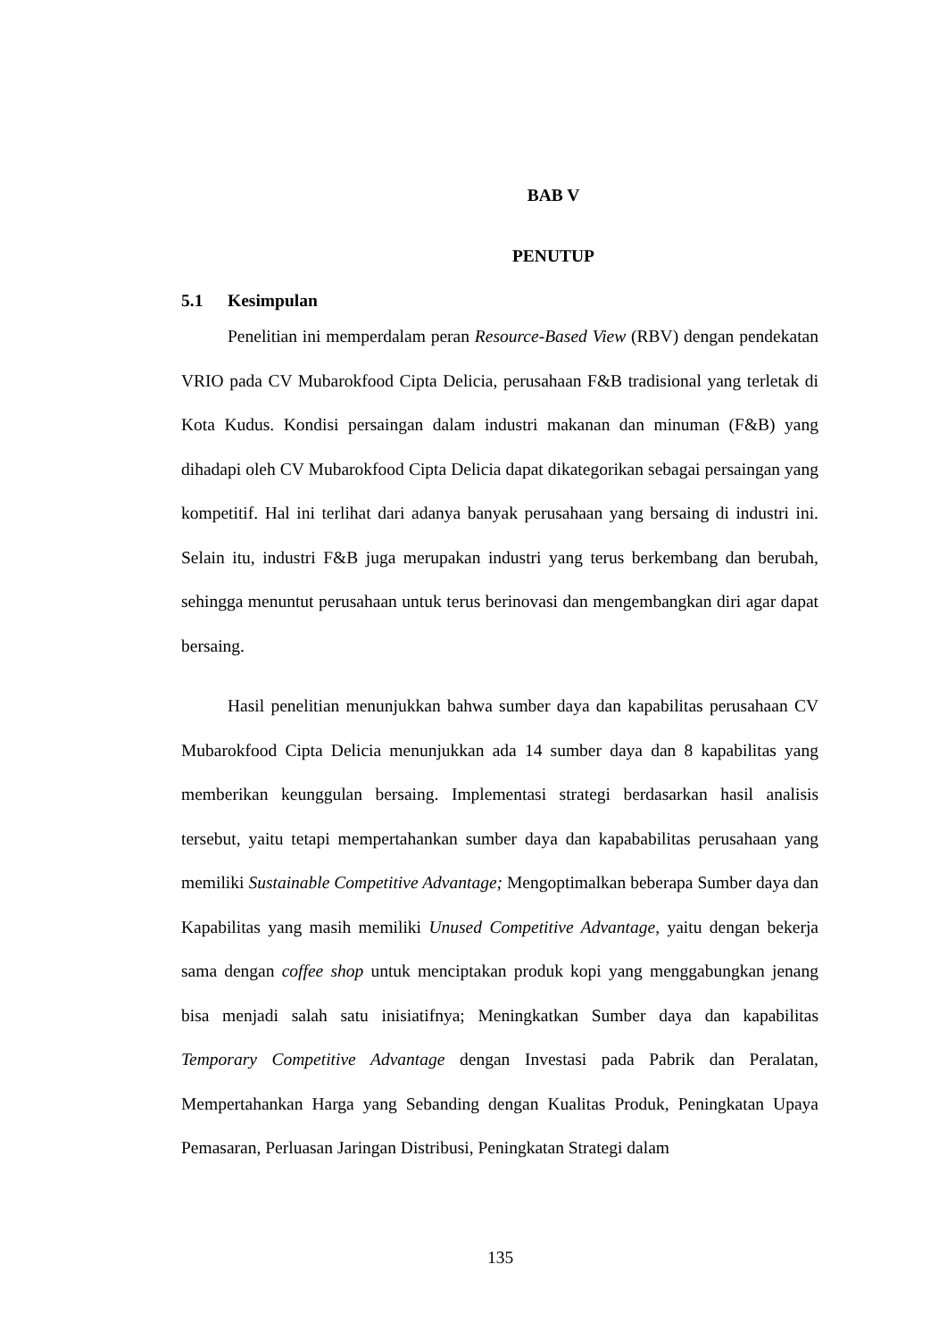BAB V
PENUTUP
5.1 Kesimpulan
Penelitian ini memperdalam peran Resource-Based View (RBV) dengan pendekatan VRIO pada CV Mubarokfood Cipta Delicia, perusahaan F&B tradisional yang terletak di Kota Kudus. Kondisi persaingan dalam industri makanan dan minuman (F&B) yang dihadapi oleh CV Mubarokfood Cipta Delicia dapat dikategorikan sebagai persaingan yang kompetitif. Hal ini terlihat dari adanya banyak perusahaan yang bersaing di industri ini. Selain itu, industri F&B juga merupakan industri yang terus berkembang dan berubah, sehingga menuntut perusahaan untuk terus berinovasi dan mengembangkan diri agar dapat bersaing.
Hasil penelitian menunjukkan bahwa sumber daya dan kapabilitas perusahaan CV Mubarokfood Cipta Delicia menunjukkan ada 14 sumber daya dan 8 kapabilitas yang memberikan keunggulan bersaing. Implementasi strategi berdasarkan hasil analisis tersebut, yaitu tetapi mempertahankan sumber daya dan kapababilitas perusahaan yang memiliki Sustainable Competitive Advantage; Mengoptimalkan beberapa Sumber daya dan Kapabilitas yang masih memiliki Unused Competitive Advantage, yaitu dengan bekerja sama dengan coffee shop untuk menciptakan produk kopi yang menggabungkan jenang bisa menjadi salah satu inisiatifnya; Meningkatkan Sumber daya dan kapabilitas Temporary Competitive Advantage dengan Investasi pada Pabrik dan Peralatan, Mempertahankan Harga yang Sebanding dengan Kualitas Produk, Peningkatan Upaya Pemasaran, Perluasan Jaringan Distribusi, Peningkatan Strategi dalam
135